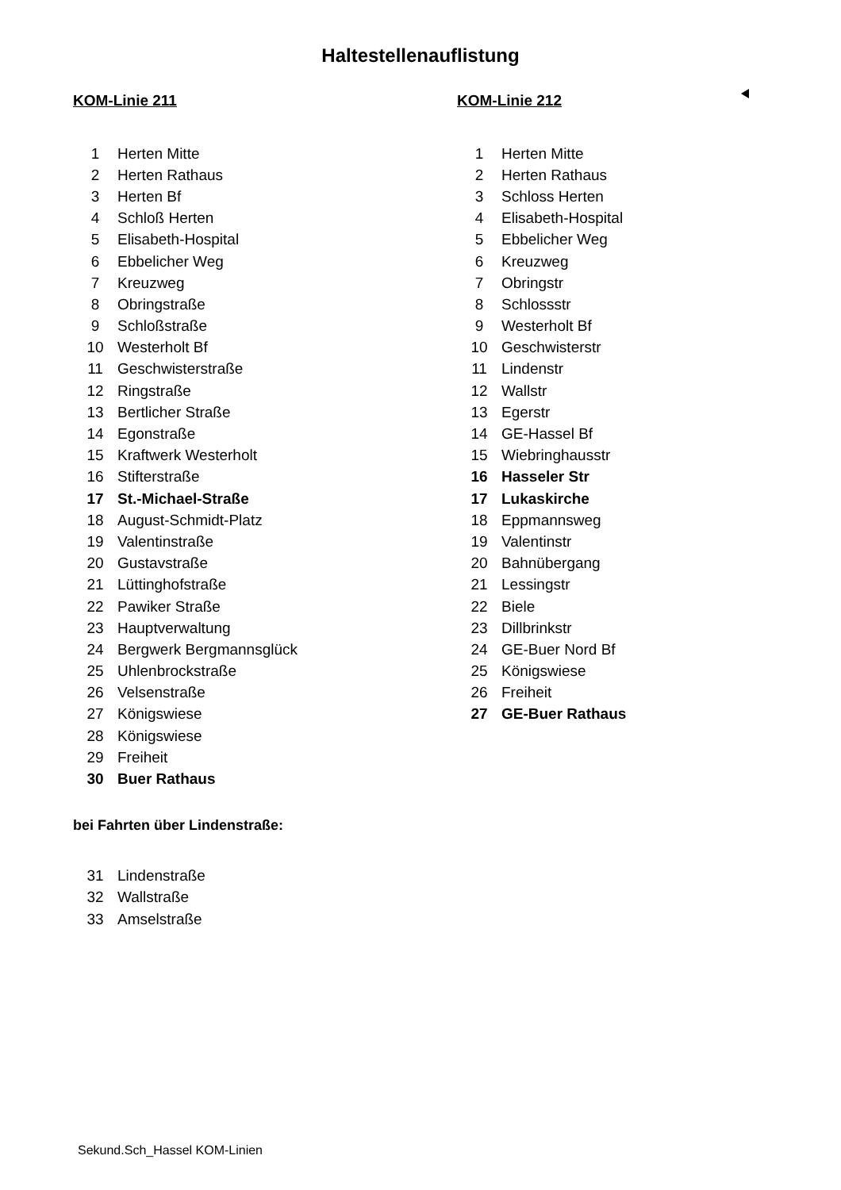Haltestellenauflistung
KOM-Linie 211
| 1 | Herten Mitte |
| 2 | Herten Rathaus |
| 3 | Herten Bf |
| 4 | Schloß Herten |
| 5 | Elisabeth-Hospital |
| 6 | Ebbelicher Weg |
| 7 | Kreuzweg |
| 8 | Obringstraße |
| 9 | Schloßstraße |
| 10 | Westerholt Bf |
| 11 | Geschwisterstraße |
| 12 | Ringstraße |
| 13 | Bertlicher Straße |
| 14 | Egonstraße |
| 15 | Kraftwerk Westerholt |
| 16 | Stifterstraße |
| 17 | St.-Michael-Straße |
| 18 | August-Schmidt-Platz |
| 19 | Valentinstraße |
| 20 | Gustavstraße |
| 21 | Lüttinghofstraße |
| 22 | Pawiker Straße |
| 23 | Hauptverwaltung |
| 24 | Bergwerk Bergmannsglück |
| 25 | Uhlenbrockstraße |
| 26 | Velsenstraße |
| 27 | Königswiese |
| 28 | Königswiese |
| 29 | Freiheit |
| 30 | Buer Rathaus |
bei Fahrten über Lindenstraße:
| 31 | Lindenstraße |
| 32 | Wallstraße |
| 33 | Amselstraße |
KOM-Linie 212
| 1 | Herten Mitte |
| 2 | Herten Rathaus |
| 3 | Schloss Herten |
| 4 | Elisabeth-Hospital |
| 5 | Ebbelicher Weg |
| 6 | Kreuzweg |
| 7 | Obringstr |
| 8 | Schlossstr |
| 9 | Westerholt Bf |
| 10 | Geschwisterstr |
| 11 | Lindenstr |
| 12 | Wallstr |
| 13 | Egerstr |
| 14 | GE-Hassel Bf |
| 15 | Wiebringhausstr |
| 16 | Hasseler Str |
| 17 | Lukaskirche |
| 18 | Eppmannsweg |
| 19 | Valentinstr |
| 20 | Bahnübergang |
| 21 | Lessingstr |
| 22 | Biele |
| 23 | Dillbrinkstr |
| 24 | GE-Buer Nord Bf |
| 25 | Königswiese |
| 26 | Freiheit |
| 27 | GE-Buer Rathaus |
Sekund.Sch_Hassel KOM-Linien